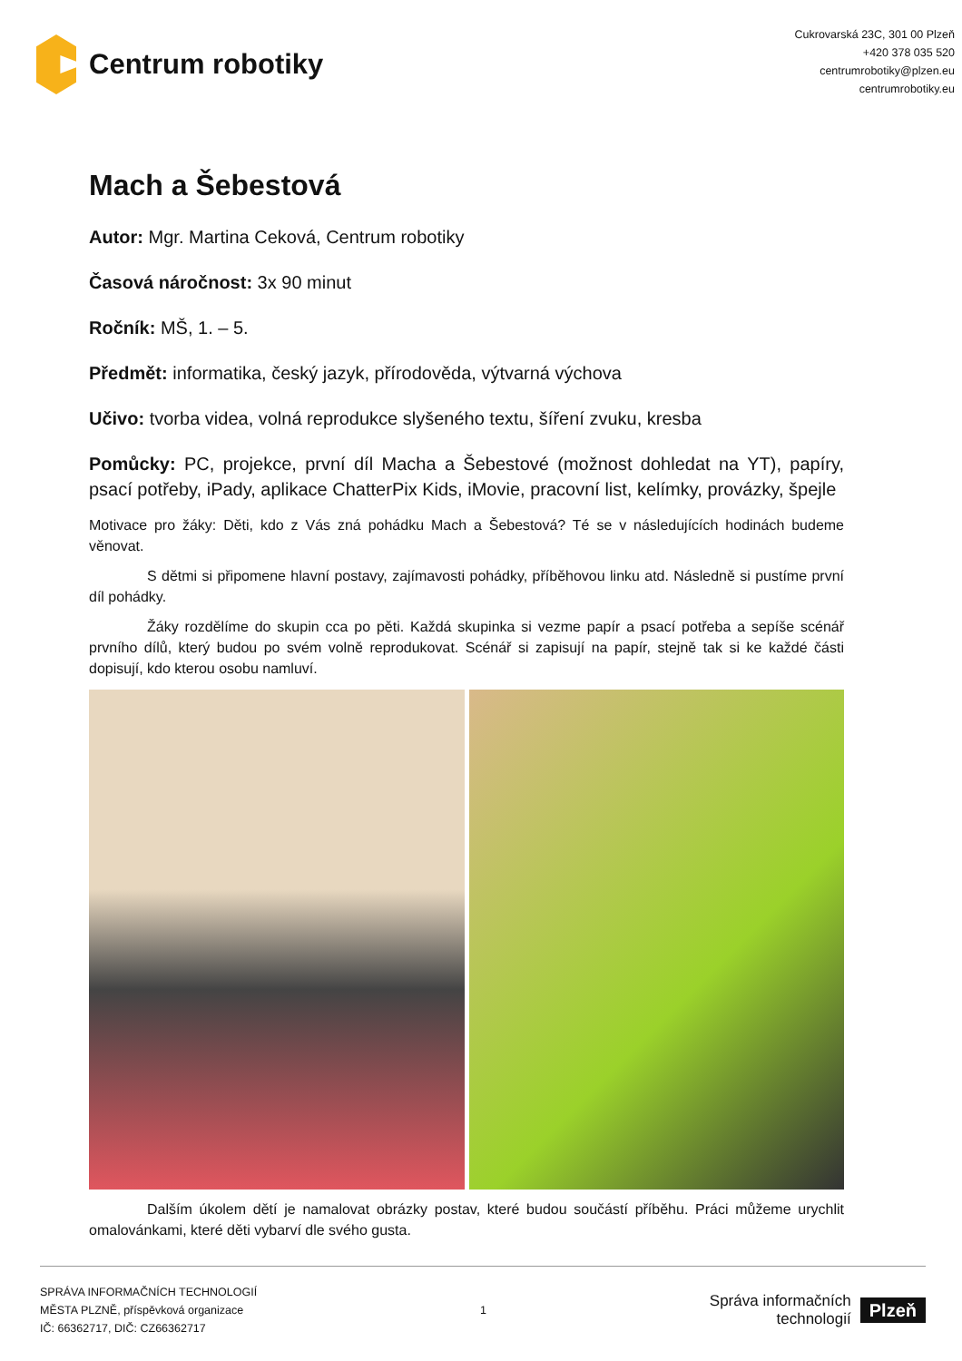Centrum robotiky
Cukrovarská 23C, 301 00 Plzeň
+420 378 035 520
centrumrobotiky@plzen.eu
centrumrobotiky.eu
Mach a Šebestová
Autor: Mgr. Martina Ceková, Centrum robotiky
Časová náročnost: 3x 90 minut
Ročník: MŠ, 1. – 5.
Předmět: informatika, český jazyk, přírodověda, výtvarná výchova
Učivo: tvorba videa, volná reprodukce slyšeného textu, šíření zvuku, kresba
Pomůcky: PC, projekce, první díl Macha a Šebestové (možnost dohledat na YT), papíry, psací potřeby, iPady, aplikace ChatterPix Kids, iMovie, pracovní list, kelímky, provázky, špejle
Motivace pro žáky: Děti, kdo z Vás zná pohádku Mach a Šebestová? Té se v následujících hodinách budeme věnovat.
S dětmi si připomene hlavní postavy, zajímavosti pohádky, příběhovou linku atd. Následně si pustíme první díl pohádky.
Žáky rozdělíme do skupin cca po pěti. Každá skupinka si vezme papír a psací potřeba a sepíše scénář prvního dílů, který budou po svém volně reprodukovat. Scénář si zapisují na papír, stejně tak si ke každé části dopisují, kdo kterou osobu namluví.
Dalším úkolem dětí je namalovat obrázky postav, které budou součástí příběhu. Práci můžeme urychlit omalovánkami, které děti vybarví dle svého gusta.
SPRÁVA INFORMAČNÍCH TECHNOLOGIÍ
MĚSTA PLZNĚ, příspěvková organizace
IČ: 66362717, DIČ: CZ66362717
1
Správa informačních
technologií
Plzeň